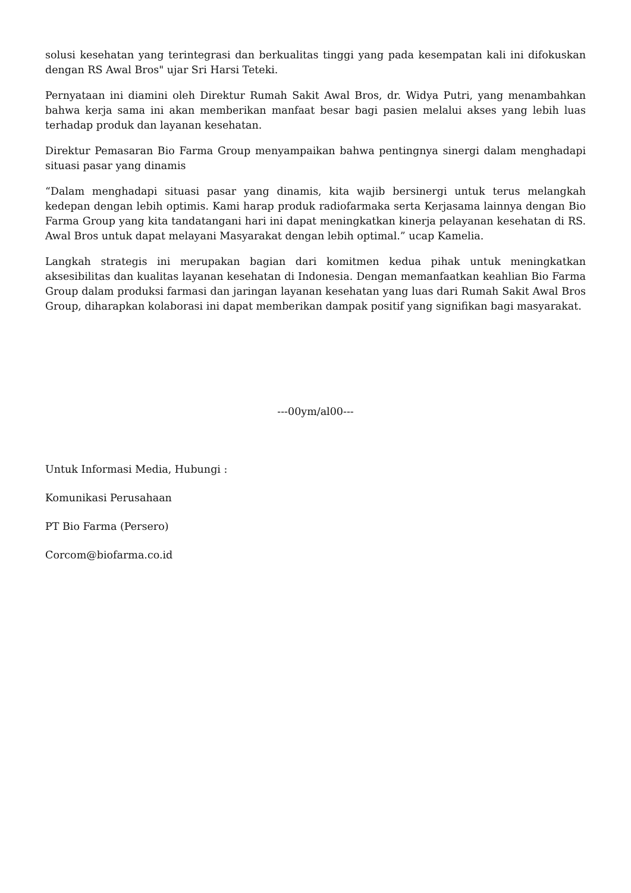solusi kesehatan yang terintegrasi dan berkualitas tinggi yang pada kesempatan kali ini difokuskan dengan RS Awal Bros" ujar Sri Harsi Teteki.
Pernyataan ini diamini oleh Direktur Rumah Sakit Awal Bros, dr. Widya Putri, yang menambahkan bahwa kerja sama ini akan memberikan manfaat besar bagi pasien melalui akses yang lebih luas terhadap produk dan layanan kesehatan.
Direktur Pemasaran Bio Farma Group menyampaikan bahwa pentingnya sinergi dalam menghadapi situasi pasar yang dinamis
“Dalam menghadapi situasi pasar yang dinamis, kita wajib bersinergi untuk terus melangkah kedepan dengan lebih optimis. Kami harap produk radiofarmaka serta Kerjasama lainnya dengan Bio Farma Group yang kita tandatangani hari ini dapat meningkatkan kinerja pelayanan kesehatan di RS. Awal Bros untuk dapat melayani Masyarakat dengan lebih optimal.” ucap Kamelia.
Langkah strategis ini merupakan bagian dari komitmen kedua pihak untuk meningkatkan aksesibilitas dan kualitas layanan kesehatan di Indonesia. Dengan memanfaatkan keahlian Bio Farma Group dalam produksi farmasi dan jaringan layanan kesehatan yang luas dari Rumah Sakit Awal Bros Group, diharapkan kolaborasi ini dapat memberikan dampak positif yang signifikan bagi masyarakat.
---00ym/al00---
Untuk Informasi Media, Hubungi :
Komunikasi Perusahaan
PT Bio Farma (Persero)
Corcom@biofarma.co.id